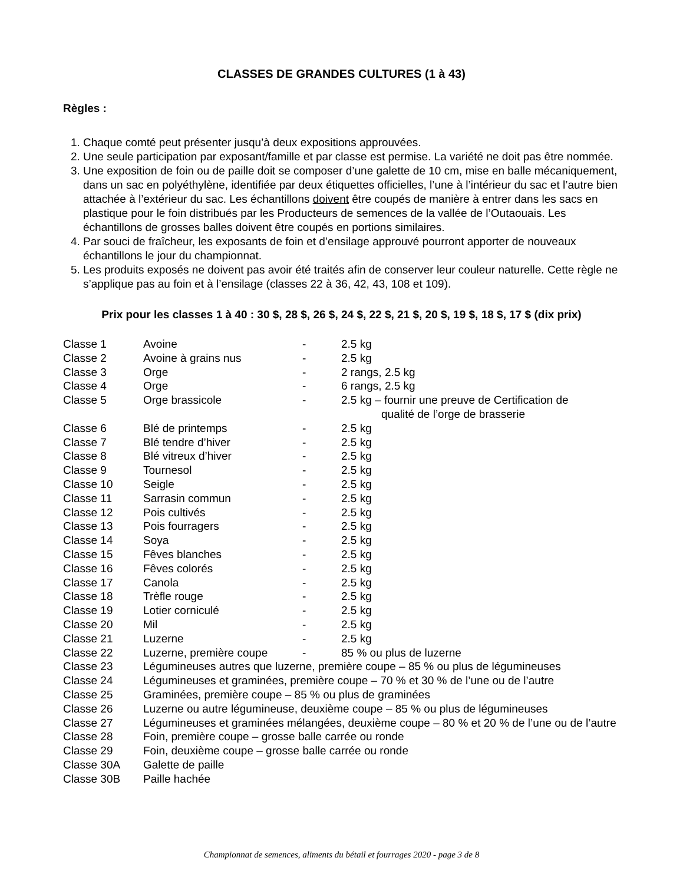CLASSES DE GRANDES CULTURES (1 à 43)
Règles :
1. Chaque comté peut présenter jusqu’à deux expositions approuvées.
2. Une seule participation par exposant/famille et par classe est permise. La variété ne doit pas être nommée.
3. Une exposition de foin ou de paille doit se composer d’une galette de 10 cm, mise en balle mécaniquement, dans un sac en polyéthylène, identifiée par deux étiquettes officielles, l’une à l’intérieur du sac et l’autre bien attachée à l’extérieur du sac. Les échantillons doivent être coupés de manière à entrer dans les sacs en plastique pour le foin distribués par les Producteurs de semences de la vallée de l’Outaouais. Les échantillons de grosses balles doivent être coupés en portions similaires.
4. Par souci de fraîcheur, les exposants de foin et d’ensilage approuvé pourront apporter de nouveaux échantillons le jour du championnat.
5. Les produits exposés ne doivent pas avoir été traités afin de conserver leur couleur naturelle. Cette règle ne s’applique pas au foin et à l’ensilage (classes 22 à 36, 42, 43, 108 et 109).
Prix pour les classes 1 à 40 : 30 $, 28 $, 26 $, 24 $, 22 $, 21 $, 20 $, 19 $, 18 $, 17 $ (dix prix)
| Classe 1 | Avoine | - | 2.5 kg |
| Classe 2 | Avoine à grains nus | - | 2.5 kg |
| Classe 3 | Orge | - | 2 rangs, 2.5 kg |
| Classe 4 | Orge | - | 6 rangs, 2.5 kg |
| Classe 5 | Orge brassicole | - | 2.5 kg – fournir une preuve de Certification de qualité de l’orge de brasserie |
| Classe 6 | Blé de printemps | - | 2.5 kg |
| Classe 7 | Blé tendre d’hiver | - | 2.5 kg |
| Classe 8 | Blé vitreux d’hiver | - | 2.5 kg |
| Classe 9 | Tournesol | - | 2.5 kg |
| Classe 10 | Seigle | - | 2.5 kg |
| Classe 11 | Sarrasin commun | - | 2.5 kg |
| Classe 12 | Pois cultivés | - | 2.5 kg |
| Classe 13 | Pois fourragers | - | 2.5 kg |
| Classe 14 | Soya | - | 2.5 kg |
| Classe 15 | Fêves blanches | - | 2.5 kg |
| Classe 16 | Fêves colorés | - | 2.5 kg |
| Classe 17 | Canola | - | 2.5 kg |
| Classe 18 | Trèfle rouge | - | 2.5 kg |
| Classe 19 | Lotier corniculé | - | 2.5 kg |
| Classe 20 | Mil | - | 2.5 kg |
| Classe 21 | Luzerne | - | 2.5 kg |
| Classe 22 | Luzerne, première coupe | - | 85 % ou plus de luzerne |
| Classe 23 | Légumineuses autres que luzerne, première coupe – 85 % ou plus de légumineuses | | |
| Classe 24 | Légumineuses et graminées, première coupe – 70 % et 30 % de l’une ou de l’autre | | |
| Classe 25 | Graminées, première coupe – 85 % ou plus de graminées | | |
| Classe 26 | Luzerne ou autre légumineuse, deuxième coupe – 85 % ou plus de légumineuses | | |
| Classe 27 | Légumineuses et graminées mélangées, deuxième coupe – 80 % et 20 % de l’une ou de l’autre | | |
| Classe 28 | Foin, première coupe – grosse balle carrée ou ronde | | |
| Classe 29 | Foin, deuxième coupe – grosse balle carrée ou ronde | | |
| Classe 30A | Galette de paille | | |
| Classe 30B | Paille hachée | | |
Championnat de semences, aliments du bétail et fourrages 2020 - page 3 de 8